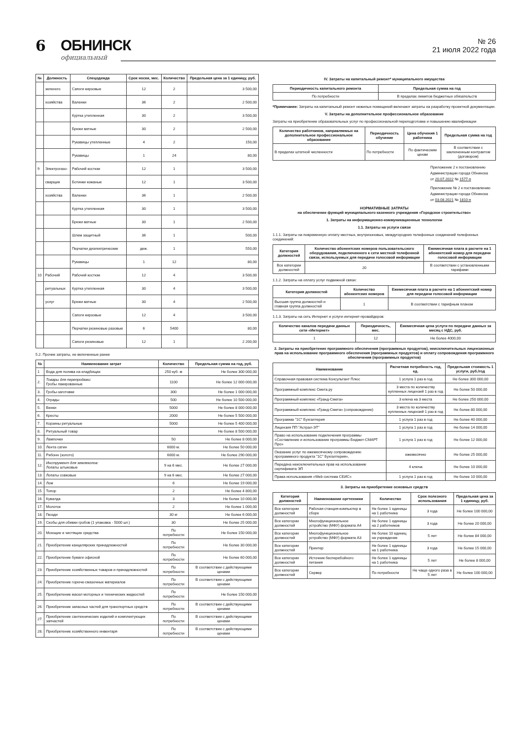6 ОБНИНСК
официальный
№ 26
21 июля 2022 года
| № | Должность | Спецодежда | Срок носки, мес. | Количество | Предельная цена за 1 единицу, руб. |
| --- | --- | --- | --- | --- | --- |
| | зеленого | Сапоги кирзовые | 12 | 2 | 3 500,00 |
| | хозяйства | Валенки | 36 | 2 | 2 500,00 |
| | | Куртка утепленная | 30 | 2 | 3 500,00 |
| | | Брюки ватные | 30 | 2 | 2 500,00 |
| | | Рукавицы утепленные | 4 | 2 | 150,00 |
| | | Рукавицы | 1 | 24 | 80,00 |
| 9 | Электрогазо- | Рабочий костюм | 12 | 1 | 3 500,00 |
| | сварщик | Ботинки кожаные | 12 | 1 | 3 500,00 |
| | хозяйства | Валенки | 36 | 1 | 2 500,00 |
| | | Куртка утепленная | 30 | 1 | 3 500,00 |
| | | Брюки ватные | 30 | 1 | 2 500,00 |
| | | Шлем защитный | 36 | 1 | 500,00 |
| | | Перчатки диэлектрические | деж. | 1 | 550,00 |
| | | Рукавицы | 1 | 12 | 80,00 |
| 10 | Рабочий | Рабочий костюм | 12 | 4 | 3 500,00 |
| | ритуальных | Куртка утепленная | 30 | 4 | 3 500,00 |
| | услуг | Брюки ватные | 30 | 4 | 2 500,00 |
| | | Сапоги кирзовые | 12 | 4 | 3 500,00 |
| | | Перчатки резиновые разовые | 6 | 5400 | 80,00 |
| | | Сапоги резиновые | 12 | 1 | 2 200,00 |
5.2. Прочие затраты, не включенные ранее
| № | Наименование затрат | Количество | Предельная сумма на год, руб. |
| --- | --- | --- | --- |
| 1 | Вода для полива на кладбищах | 250 куб. м | Не более 300 000,00 |
| 2. | Товары для перепродажи: Гробы лакированные | 1100 | Не более 12 000 000,00 |
| 3. | Гробы-заготовки | 300 | Не более 1 000 000,00 |
| 4. | Ограды | 500 | Не более 10 500 000,00 |
| 5. | Венки | 5000 | Не более 8 000 000,00 |
| 6. | Кресты | 2000 | Не более 5 500 000,00 |
| 7. | Корзины ритуальные | 5000 | Не более 5 400 000,00 |
| 8. | Ритуальный товар | | Не более 8 500 000,00 |
| 9. | Лампочки | 50 | Не более 8 000,00 |
| 10. | Лента сатин | 6000 м. | Не более 50 000,00 |
| 11. | Рибонн (золото) | 6000 м. | Не более 290 000,00 |
| 12. | Инструмент для землекопов: Лопаты штыковые | 9 на 6 мес. | Не более 27 000,00 |
| 13 | Лопаты совковые | 9 на 6 мес. | Не более 27 000,00 |
| 14. | Лом | 6 | Не более 19 000,00 |
| 15. | Топор | 2 | Не более 4 800,00 |
| 16. | Кувалда | 3 | Не более 10 000,00 |
| 17. | Молоток | 2 | Не более 1 000,00 |
| 18. | Гвозди | 30 кг | Не более 6 000,00 |
| 19. | Скобы для обивки гробов (1 упаковка - 5000 шт.) | 30 | Не более 25 000,00 |
| 20. | Моющие и чистящие средства | По потребности | Не более 150 000,00 |
| 21. | Приобретение канцелярских принадлежностей | По потребности | Не более 30 000,00 |
| 22. | Приобретение бумаги офисной | По потребности | Не более 60 000,00 |
| 23. | Приобретение хозяйственных товаров и принадлежностей | По потребности | В соответствии с действующими ценами |
| 24. | Приобретение горюче-смазочных материалов | По потребности | В соответствии с действующими ценами |
| 25. | Приобретение масел моторных и технических жидкостей | По потребности | Не более 150 000,00 |
| 26. | Приобретение запасных частей для транспортных средств | По потребности | В соответствии с действующими ценами |
| 27. | Приобретение сантехнических изделий и комплектующих запчастей | По потребности | В соответствии с действующими ценами |
| 28. | Приобретение хозяйственного инвентаря | По потребности | В соответствии с действующими ценами |
IV. Затраты на капитальный ремонт* муниципального имущества
| Периодичность капитального ремонта | Предельная сумма на год |
| --- | --- |
| По потребности | В пределах лимитов бюджетных обязательств |
*Примечание: Затраты на капитальный ремонт нежилых помещений включают затраты на разработку проектной документации.
V. Затраты на дополнительное профессиональное образование
Затраты на приобретение образовательных услуг по профессиональной переподготовке и повышению квалификации
| Количество работников, направляемых на дополнительное профессиональное образование | Периодичность обучение | Цена обучения 1 работника | Предельная сумма на год |
| --- | --- | --- | --- |
| В пределах штатной численности | По потребности | По фактическим ценам | В соответствии с заключенным контрактом (договором) |
Приложение 2 к постановлению
Администрации города Обнинска
от 20.07.2022 № 1577-п
Приложение № 2 к постановлению
Администрации города Обнинска
от 03.08.2021 № 1810-п
НОРМАТИВНЫЕ ЗАТРАТЫ
на обеспечение функций муниципального казенного учреждения «Городское строительство»
1. Затраты на информационно-коммуникационные технологии
1.1. Затраты на услуги связи
1.1.1. Затраты на повременную оплату местных, внутризоновых, междугородних телефонных соединений телефонных соединений:
| Категория должностей | Количество абонентских номеров пользовательского оборудования, подключенного к сети местной телефонной связи, используемых для передачи голосовой информации | Ежемесячная плата в расчете на 1 абонентский номер для передачи голосовой информации |
| --- | --- | --- |
| Все категории должностей | 20 | В соответствии с установленными тарифами |
1.1.2. Затраты на оплату услуг подвижной связи:
| Категория должностей | Количество абонентских номеров | Ежемесячная плата в расчете на 1 абонентский номер для передачи голосовой информации |
| --- | --- | --- |
| Высшая группа должностей и главная группа должностей | 1 | В соответствии с тарифным планом |
1.1.3. Затраты на сеть Интернет и услуги интернет-провайдеров:
| Количество каналов передачи данных сети «Интернет» | Периодичность, мес. | Ежемесячная цена услуги по передаче данных за месяц с НДС, руб. |
| --- | --- | --- |
| 1 | 12 | Не более 4000,00 |
2. Затраты на приобретение программного обеспечения (программных продуктов), неисключительных лицензионных прав на использование программного обеспечения (программных продуктов) и оплату сопровождения программного обеспечения (программных продуктов)
| Наименование | Расчетная потребность год, ед. | Предельная стоимость 1 услуги, руб./год |
| --- | --- | --- |
| Справочная правовая система Консультант Плюс | 1 услуга 1 раз в год | Не более 300 000,00 |
| Программный комплекс Смета.ру | 3 места по количеству купленных лицензий 1 раз в год | Не более 50 000,00 |
| Программный комплекс «Гранд-Смета» | 3 ключа на 3 места | Не более 250 000,00 |
| Программный комплекс «Гранд-Смета» (сопровождение) | 3 места по количеству купленных лицензий 1 раз в год | Не более 80 000,00 |
| Программа "1С" Бухгалтерия | 1 услуга 1 раз в год | Не более 40 000,00 |
| Лицензия ПП "Астрал-ЭТ" | 1 услуга 1 раз в год | Не более 14 000,00 |
| Право на использование подключения программы «Составление и использование программы Бюджет-СМАРТ Про» | 1 услуга 1 раз в год | Не более 12 000,00 |
| Оказание услуг по ежемесячному сопровождению программного продукта "1С" Бухгалтерия», | ежемесячно | Не более 25 000,00 |
| Передача неисключительных прав на использование сертификата ЭП | 4 ключа | Не более 10 000,00 |
| Права использования «Web-система СБИС» | 1 услуга 1 раз в год | Не более 10 000,00 |
3. Затраты на приобретение основных средств
| Категория должностей | Наименование оргтехники | Количество | Срок полезного использования | Предельная цена за 1 единицу, руб. |
| --- | --- | --- | --- | --- |
| Все категории должностей | Рабочая станция-компьютер в сборе | Не более 1 единицы на 1 работника | 3 года | Не более 100 000,00 |
| Все категории должностей | Многофункциональное устройство (МФУ) формата А4 | Не более 1 единицы на 2 работников | 3 года | Не более 20 000,00 |
| Все категории должностей | Многофункциональное устройство (МФУ) формата А3 | Не более 10 единиц на учреждение | 5 лет | Не более 84 000,00 |
| Все категории должностей | Принтер | Не более 1 единицы на 1 работника | 3 года | Не более 15 000,00 |
| Все категории должностей | Источник бесперебойного питания | Не более 1 единицы на 1 работника | 5 лет | Не более 8 000,00 |
| Все категории должностей | Сервер | По потребности | Не чаще одного раза в 5 лет | Не более 100 000,00 |